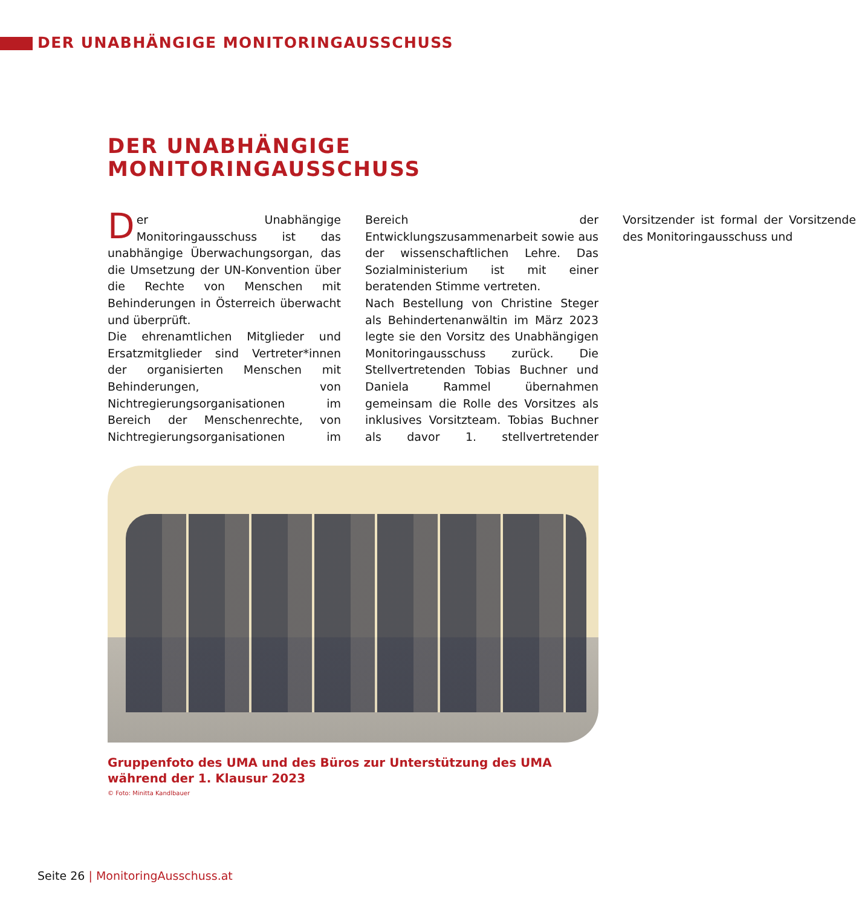DER UNABHÄNGIGE MONITORINGAUSSCHUSS
DER UNABHÄNGIGE
MONITORINGAUSSCHUSS
Der Unabhängige Monitoringausschuss ist das unabhängige Überwachungsorgan, das die Umsetzung der UN-Konvention über die Rechte von Menschen mit Behinderungen in Österreich überwacht und überprüft.
Die ehrenamtlichen Mitglieder und Ersatzmitglieder sind Vertreter*innen der organisierten Menschen mit Behinderungen, von Nichtregierungsorganisationen im Bereich der Menschenrechte, von Nichtregierungsorganisationen im Bereich der Entwicklungszusammenarbeit sowie aus der wissenschaftlichen Lehre. Das Sozialministerium ist mit einer beratenden Stimme vertreten.
Nach Bestellung von Christine Steger als Behindertenanwältin im März 2023 legte sie den Vorsitz des Unabhängigen Monitoringausschuss zurück. Die Stellvertretenden Tobias Buchner und Daniela Rammel übernahmen gemeinsam die Rolle des Vorsitzes als inklusives Vorsitzteam. Tobias Buchner als davor 1. stellvertretender Vorsitzender ist formal der Vorsitzende des Monitoringausschuss und
Gruppenfoto des UMA und des Büros zur Unterstützung des UMA während der 1. Klausur 2023
© Foto: Minitta Kandlbauer
Seite 26 | MonitoringAusschuss.at